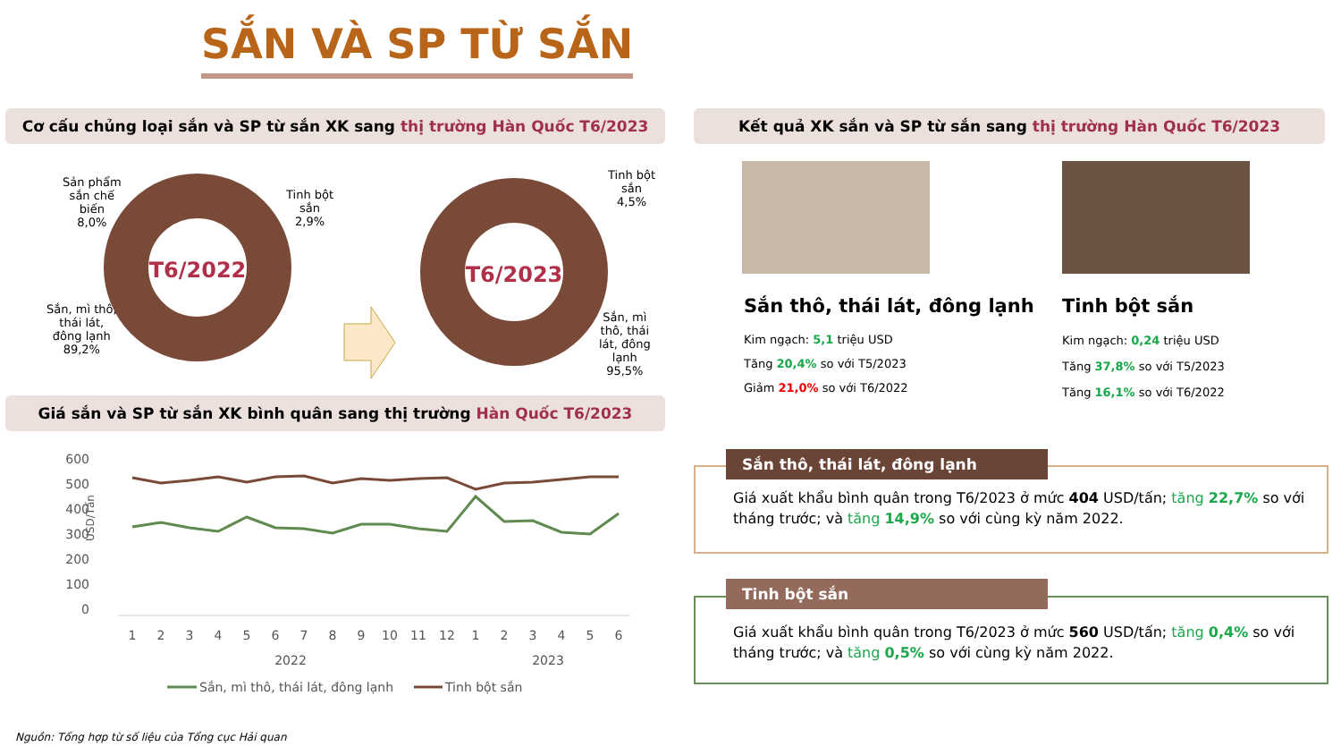SẮN VÀ SP TỪ SẮN
Cơ cấu chủng loại sắn và SP từ sắn XK sang thị trường Hàn Quốc T6/2023 Kết quả XK sắn và SP từ sắn sang thị trường Hàn Quốc T6/2023
T6/2022
T6/2023
Sản phẩm
sắn chế
biến
8,0%
Tinh bột
sắn
2,9%
Sắn, mì thô,
thái lát,
đông lạnh
89,2%
Tinh bột
sắn
4,5%
Sắn, mì
thô, thái
lát, đông
lạnh
95,5%
Sắn thô, thái lát, đông lạnh
Kim ngạch: 5,1 triệu USD
Tăng 20,4% so với T5/2023
Giảm 21,0% so với T6/2022
Tinh bột sắn
Kim ngạch: 0,24 triệu USD
Tăng 37,8% so với T5/2023
Tăng 16,1% so với T6/2022
Giá sắn và SP từ sắn XK bình quân sang thị trường Hàn Quốc T6/2023
600
500
400
300
200
100
0
USD/Tấn
1
2
3
4
5
6
7
8
9
10
11
12
1
2
3
4
5
6
2022
2023
Sắn, mì thô, thái lát, đông lạnh
Tinh bột sắn
Sắn thô, thái lát, đông lạnh
Giá xuất khẩu bình quân trong T6/2023 ở mức 404 USD/tấn; tăng 22,7% so với tháng trước; và tăng 14,9% so với cùng kỳ năm 2022.
Tinh bột sắn
Giá xuất khẩu bình quân trong T6/2023 ở mức 560 USD/tấn; tăng 0,4% so với tháng trước; và tăng 0,5% so với cùng kỳ năm 2022.
Nguồn: Tổng hợp từ số liệu của Tổng cục Hải quan